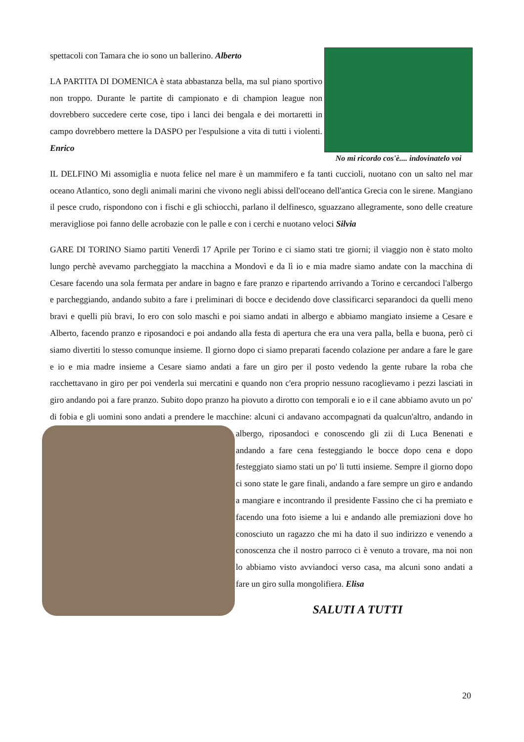No mi ricordo cos'è.... indovinatelo voi
spettacoli con Tamara che io sono un ballerino. Alberto
LA PARTITA DI DOMENICA è stata abbastanza bella, ma sul piano sportivo non troppo. Durante le partite di campionato e di champion league non dovrebbero succedere certe cose, tipo i lanci dei bengala e dei mortaretti in campo dovrebbero mettere la DASPO per l'espulsione a vita di tutti i violenti. Enrico
IL DELFINO Mi assomiglia e nuota felice nel mare è un mammifero e fa tanti cuccioli, nuotano con un salto nel mar oceano Atlantico, sono degli animali marini che vivono negli abissi dell'oceano dell'antica Grecia con le sirene. Mangiano il pesce crudo, rispondono con i fischi e gli schiocchi, parlano il delfinesco, sguazzano allegramente, sono delle creature meravigliose poi fanno delle acrobazie con le palle e con i cerchi e nuotano veloci Silvia
GARE DI TORINO Siamo partiti Venerdì 17 Aprile per Torino e ci siamo stati tre giorni; il viaggio non è stato molto lungo perchè avevamo parcheggiato la macchina a Mondovì e da lì io e mia madre siamo andate con la macchina di Cesare facendo una sola fermata per andare in bagno e fare pranzo e ripartendo arrivando a Torino e cercandoci l'albergo e parcheggiando, andando subito a fare i preliminari di bocce e decidendo dove classificarci separandoci da quelli meno bravi e quelli più bravi, Io ero con solo maschi e poi siamo andati in albergo e abbiamo mangiato insieme a Cesare e Alberto, facendo pranzo e riposandoci e poi andando alla festa di apertura che era una vera palla, bella e buona, però ci siamo divertiti lo stesso comunque insieme. Il giorno dopo ci siamo preparati facendo colazione per andare a fare le gare e io e mia madre insieme a Cesare siamo andati a fare un giro per il posto vedendo la gente rubare la roba che racchettavano in giro per poi venderla sui mercatini e quando non c'era proprio nessuno racoglievamo i pezzi lasciati in giro andando poi a fare pranzo. Subito dopo pranzo ha piovuto a dirotto con temporali e io e il cane abbiamo avuto un po' di fobia e gli uomini sono andati a prendere le macchine: alcuni ci andavano accompagnati da qualcun'altro, andando in albergo, riposandoci e conoscendo gli zii di Luca Benenati e andando a fare cena festeggiando le bocce dopo cena e dopo festeggiato siamo stati un po' lì tutti insieme. Sempre il giorno dopo ci sono state le gare finali, andando a fare sempre un giro e andando a mangiare e incontrando il presidente Fassino che ci ha premiato e facendo una foto isieme a lui e andando alle premiazioni dove ho conosciuto un ragazzo che mi ha dato il suo indirizzo e venendo a conoscenza che il nostro parroco ci è venuto a trovare, ma noi non lo abbiamo visto avviandoci verso casa, ma alcuni sono andati a fare un giro sulla mongolifiera. Elisa
SALUTI A TUTTI
20